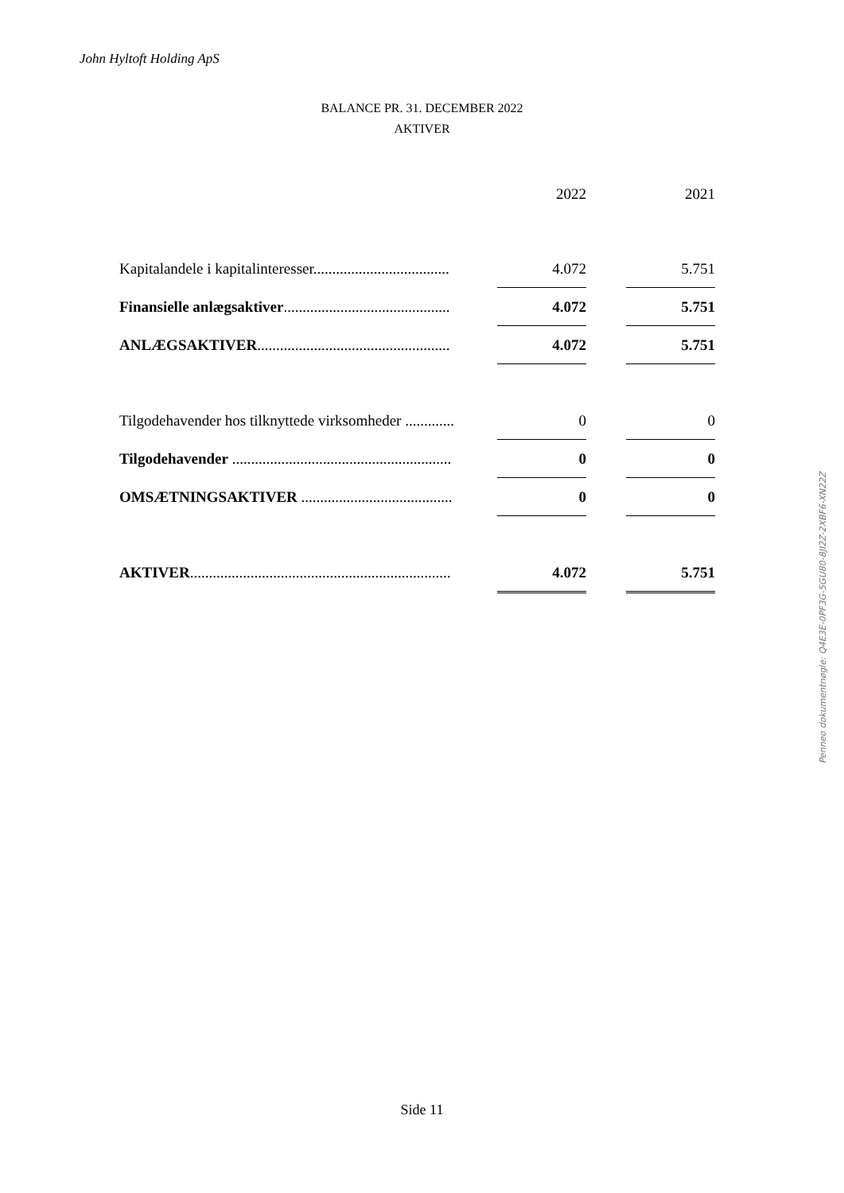John Hyltoft Holding ApS
BALANCE PR. 31. DECEMBER 2022
AKTIVER
| | 2022 | | 2021 |
| Kapitalandele i kapitalinteresser.................................... | 4.072 | | 5.751 |
| Finansielle anlægsaktiver ............................................ | 4.072 | | 5.751 |
| ANLÆGSAKTIVER ................................................... | 4.072 | | 5.751 |
| Tilgodehavender hos tilknyttede virksomheder ............. | 0 | | 0 |
| Tilgodehavender .......................................................... | 0 | | 0 |
| OMSÆTNINGSAKTIVER ........................................ | 0 | | 0 |
| AKTIVER ..................................................................... | 4.072 | | 5.751 |
Penneo dokumentnøgle: Q4E3E-0PF3G-5GU80-8JI2Z-2XBF6-XN22Z
Side 11